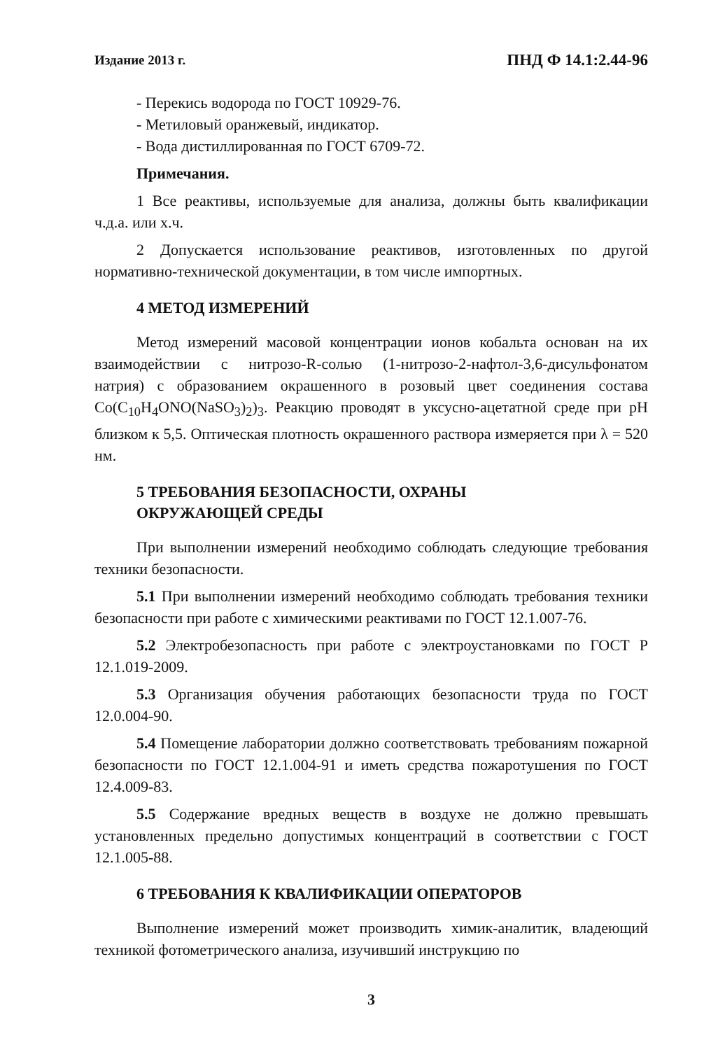Издание 2013 г. ПНД Ф 14.1:2.44-96
- Перекись водорода по ГОСТ 10929-76.
- Метиловый оранжевый, индикатор.
- Вода дистиллированная по ГОСТ 6709-72.
Примечания.
1 Все реактивы, используемые для анализа, должны быть квалификации ч.д.а. или х.ч.
2 Допускается использование реактивов, изготовленных по другой нормативно-технической документации, в том числе импортных.
4 МЕТОД ИЗМЕРЕНИЙ
Метод измерений масовой концентрации ионов кобальта основан на их взаимодействии с нитрозо-R-солью (1-нитрозо-2-нафтол-3,6-дисульфонатом натрия) с образованием окрашенного в розовый цвет соединения состава Co(C<sub>10</sub>H<sub>4</sub>ONO(NaSO<sub>3</sub>)<sub>2</sub>)<sub>3</sub>. Реакцию проводят в уксусно-ацетатной среде при pH близком к 5,5. Оптическая плотность окрашенного раствора измеряется при λ = 520 нм.
5 ТРЕБОВАНИЯ БЕЗОПАСНОСТИ, ОХРАНЫ
ОКРУЖАЮЩЕЙ СРЕДЫ
При выполнении измерений необходимо соблюдать следующие требования техники безопасности.
5.1 При выполнении измерений необходимо соблюдать требования техники безопасности при работе с химическими реактивами по ГОСТ 12.1.007-76.
5.2 Электробезопасность при работе с электроустановками по ГОСТ Р 12.1.019-2009.
5.3 Организация обучения работающих безопасности труда по ГОСТ 12.0.004-90.
5.4 Помещение лаборатории должно соответствовать требованиям пожарной безопасности по ГОСТ 12.1.004-91 и иметь средства пожаротушения по ГОСТ 12.4.009-83.
5.5 Содержание вредных веществ в воздухе не должно превышать установленных предельно допустимых концентраций в соответствии с ГОСТ 12.1.005-88.
6 ТРЕБОВАНИЯ К КВАЛИФИКАЦИИ ОПЕРАТОРОВ
Выполнение измерений может производить химик-аналитик, владеющий техникой фотометрического анализа, изучивший инструкцию по
3